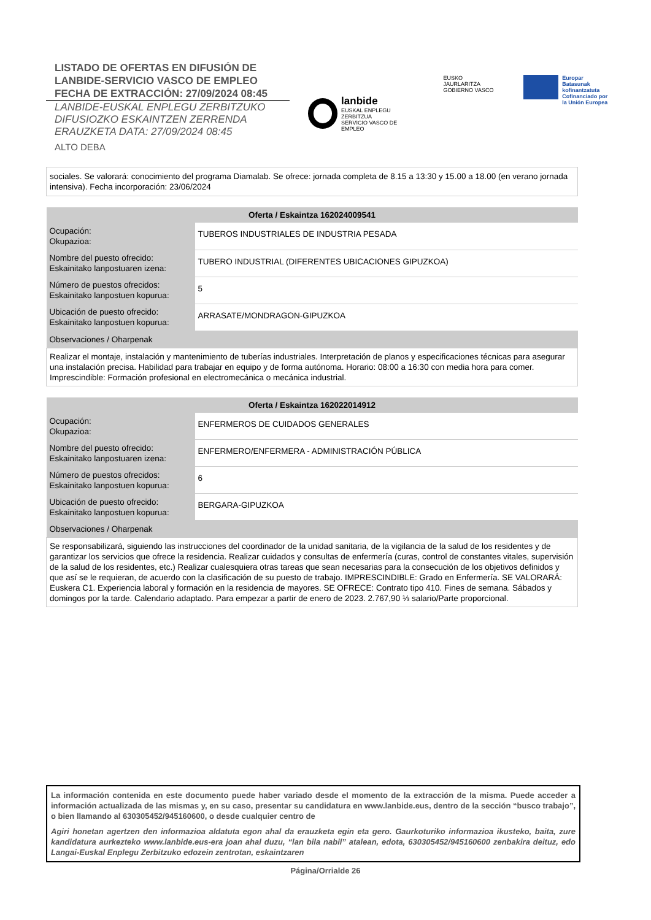LISTADO DE OFERTAS EN DIFUSIÓN DE
LANBIDE-SERVICIO VASCO DE EMPLEO
FECHA DE EXTRACCIÓN: 27/09/2024 08:45
LANBIDE-EUSKAL ENPLEGU ZERBITZUKO
DIFUSIOZKO ESKAINTZEN ZERRENDA
ERAUZKETA DATA: 27/09/2024 08:45
ALTO DEBA
lanbide
EUSKAL ENPLEGU ZERBITZUA
SERVICIO VASCO DE EMPLEO
EUSKO JAURLARITZA
GOBIERNO VASCO
Europar Batasunak
kofinantzatuta
Cofinanciado por
la Unión Europea
sociales. Se valorará: conocimiento del programa Diamalab. Se ofrece: jornada completa de 8.15 a 13:30 y 15.00 a 18.00 (en verano jornada intensiva). Fecha incorporación: 23/06/2024
| Oferta / Eskaintza 162024009541 | |
| --- | --- |
| Ocupación: Okupazioa: | TUBEROS INDUSTRIALES DE INDUSTRIA PESADA |
| Nombre del puesto ofrecido: Eskainitako lanpostuaren izena: | TUBERO INDUSTRIAL (DIFERENTES UBICACIONES GIPUZKOA) |
| Número de puestos ofrecidos: Eskainitako lanpostuen kopurua: | 5 |
| Ubicación de puesto ofrecido: Eskainitako lanpostuen kopurua: | ARRASATE/MONDRAGON-GIPUZKOA |
| Observaciones / Oharpenak | |
| Realizar el montaje, instalación y mantenimiento de tuberías industriales. Interpretación de planos y especificaciones técnicas para asegurar una instalación precisa. Habilidad para trabajar en equipo y de forma autónoma. Horario: 08:00 a 16:30 con media hora para comer. Imprescindible: Formación profesional en electromecánica o mecánica industrial. | |
| Oferta / Eskaintza 162022014912 | |
| --- | --- |
| Ocupación: Okupazioa: | ENFERMEROS DE CUIDADOS GENERALES |
| Nombre del puesto ofrecido: Eskainitako lanpostuaren izena: | ENFERMERO/ENFERMERA - ADMINISTRACIÓN PÚBLICA |
| Número de puestos ofrecidos: Eskainitako lanpostuen kopurua: | 6 |
| Ubicación de puesto ofrecido: Eskainitako lanpostuen kopurua: | BERGARA-GIPUZKOA |
| Observaciones / Oharpenak | |
| Se responsabilizará, siguiendo las instrucciones del coordinador de la unidad sanitaria, de la vigilancia de la salud de los residentes y de garantizar los servicios que ofrece la residencia. Realizar cuidados y consultas de enfermería (curas, control de constantes vitales, supervisión de la salud de los residentes, etc.) Realizar cualesquiera otras tareas que sean necesarias para la consecución de los objetivos definidos y que así se le requieran, de acuerdo con la clasificación de su puesto de trabajo. IMPRESCINDIBLE: Grado en Enfermería. SE VALORARÁ: Euskera C1. Experiencia laboral y formación en la residencia de mayores. SE OFRECE: Contrato tipo 410. Fines de semana. Sábados y domingos por la tarde. Calendario adaptado. Para empezar a partir de enero de 2023. 2.767,90 ⅓ salario/Parte proporcional. | |
La información contenida en este documento puede haber variado desde el momento de la extracción de la misma. Puede acceder a información actualizada de las mismas y, en su caso, presentar su candidatura en www.lanbide.eus, dentro de la sección “busco trabajo”, o bien llamando al 630305452/945160600, o desde cualquier centro de
Agiri honetan agertzen den informazioa aldatuta egon ahal da erauzketa egin eta gero. Gaurkoturiko informazioa ikusteko, baita, zure kandidatura aurkezteko www.lanbide.eus-era joan ahal duzu, “lan bila nabil” atalean, edota, 630305452/945160600 zenbakira deituz, edo Langai-Euskal Enplegu Zerbitzuko edozein zentrotan, eskaintzaren
Página/Orrialde 26